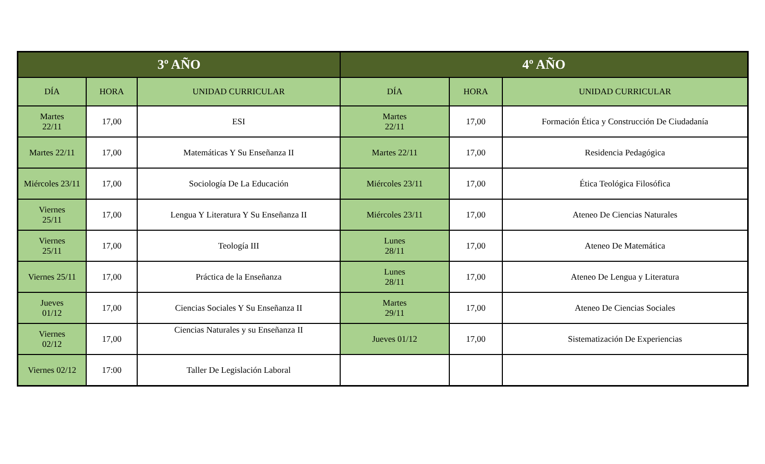| 3º AÑO | | | 4º AÑO | | |
| --- | --- | --- | --- | --- | --- |
| DÍA | HORA | UNIDAD CURRICULAR | DÍA | HORA | UNIDAD CURRICULAR |
| Martes 22/11 | 17,00 | ESI | Martes 22/11 | 17,00 | Formación Ética y Construcción De Ciudadanía |
| Martes 22/11 | 17,00 | Matemáticas Y Su Enseñanza II | Martes 22/11 | 17,00 | Residencia Pedagógica |
| Miércoles 23/11 | 17,00 | Sociología De La Educación | Miércoles 23/11 | 17,00 | Ética Teológica Filosófica |
| Viernes 25/11 | 17,00 | Lengua Y Literatura Y Su Enseñanza II | Miércoles 23/11 | 17,00 | Ateneo De Ciencias Naturales |
| Viernes 25/11 | 17,00 | Teología III | Lunes 28/11 | 17,00 | Ateneo De Matemática |
| Viernes 25/11 | 17,00 | Práctica de la Enseñanza | Lunes 28/11 | 17,00 | Ateneo De Lengua y Literatura |
| Jueves 01/12 | 17,00 | Ciencias Sociales Y Su Enseñanza II | Martes 29/11 | 17,00 | Ateneo De Ciencias Sociales |
| Viernes 02/12 | 17,00 | Ciencias Naturales y su Enseñanza II | Jueves 01/12 | 17,00 | Sistematización De Experiencias |
| Viernes 02/12 | 17:00 | Taller De Legislación Laboral | | | |